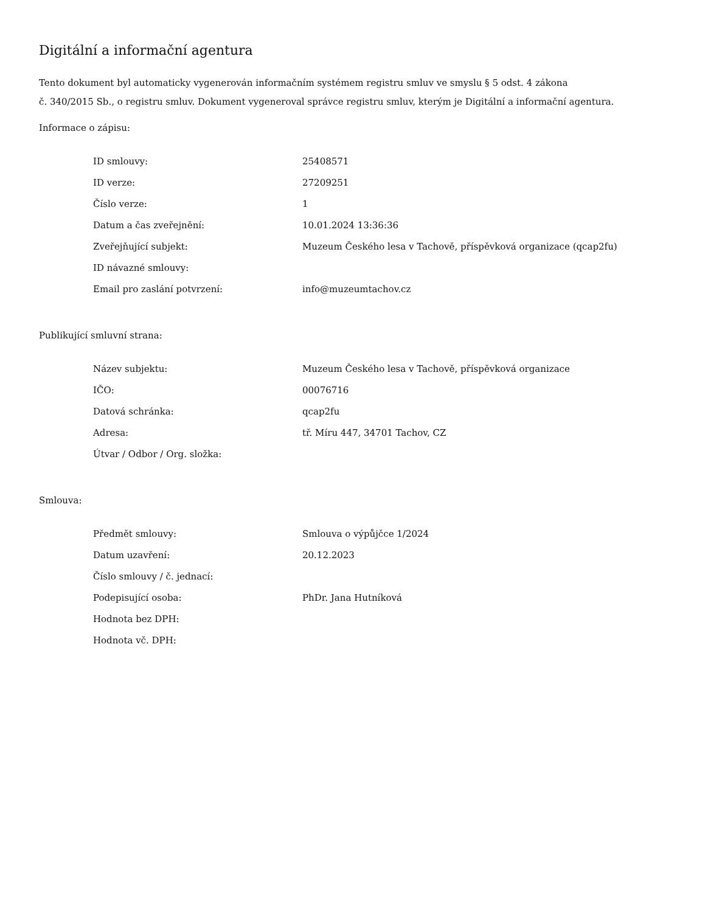Digitální a informační agentura
Tento dokument byl automaticky vygenerován informačním systémem registru smluv ve smyslu § 5 odst. 4 zákona
č. 340/2015 Sb., o registru smluv. Dokument vygeneroval správce registru smluv, kterým je Digitální a informační agentura.
Informace o zápisu:
| ID smlouvy: | 25408571 |
| ID verze: | 27209251 |
| Číslo verze: | 1 |
| Datum a čas zveřejnění: | 10.01.2024 13:36:36 |
| Zveřejňující subjekt: | Muzeum Českého lesa v Tachově, příspěvková organizace (qcap2fu) |
| ID návazné smlouvy: | |
| Email pro zaslání potvrzení: | info@muzeumtachov.cz |
Publikující smluvní strana:
| Název subjektu: | Muzeum Českého lesa v Tachově, příspěvková organizace |
| IČO: | 00076716 |
| Datová schránka: | qcap2fu |
| Adresa: | tř. Míru 447, 34701 Tachov, CZ |
| Útvar / Odbor / Org. složka: | |
Smlouva:
| Předmět smlouvy: | Smlouva o výpůjčce 1/2024 |
| Datum uzavření: | 20.12.2023 |
| Číslo smlouvy / č. jednací: | |
| Podepisující osoba: | PhDr. Jana Hutníková |
| Hodnota bez DPH: | |
| Hodnota vč. DPH: | |